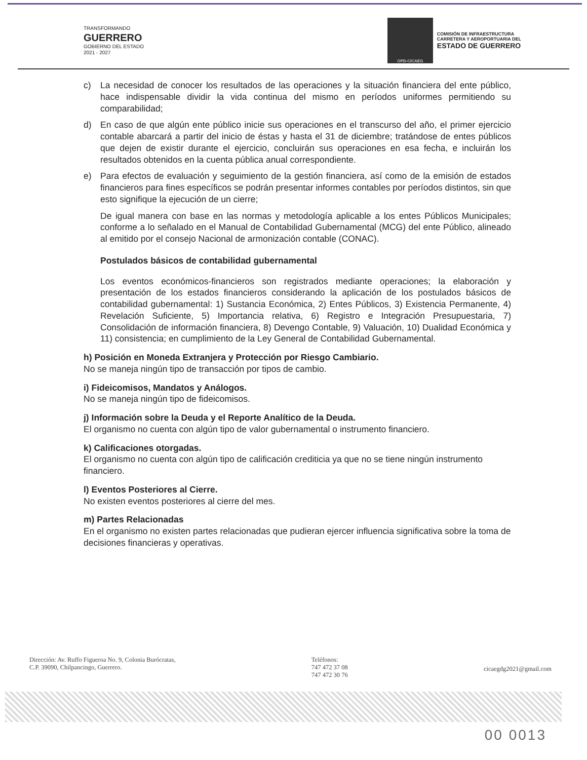TRANSFORMANDO
GUERRERO
GOBIERNO DEL ESTADO
2021 - 2027
OPD-CICAEG
COMISIÓN DE INFRAESTRUCTURA
CARRETERA Y AEROPORTUARIA DEL
ESTADO DE GUERRERO
c) La necesidad de conocer los resultados de las operaciones y la situación financiera del ente público, hace indispensable dividir la vida continua del mismo en períodos uniformes permitiendo su comparabilidad;
d) En caso de que algún ente público inicie sus operaciones en el transcurso del año, el primer ejercicio contable abarcará a partir del inicio de éstas y hasta el 31 de diciembre; tratándose de entes públicos que dejen de existir durante el ejercicio, concluirán sus operaciones en esa fecha, e incluirán los resultados obtenidos en la cuenta pública anual correspondiente.
e) Para efectos de evaluación y seguimiento de la gestión financiera, así como de la emisión de estados financieros para fines específicos se podrán presentar informes contables por períodos distintos, sin que esto signifique la ejecución de un cierre;
De igual manera con base en las normas y metodología aplicable a los entes Públicos Municipales; conforme a lo señalado en el Manual de Contabilidad Gubernamental (MCG) del ente Público, alineado al emitido por el consejo Nacional de armonización contable (CONAC).
Postulados básicos de contabilidad gubernamental
Los eventos económicos-financieros son registrados mediante operaciones; la elaboración y presentación de los estados financieros considerando la aplicación de los postulados básicos de contabilidad gubernamental: 1) Sustancia Económica, 2) Entes Públicos, 3) Existencia Permanente, 4) Revelación Suficiente, 5) Importancia relativa, 6) Registro e Integración Presupuestaria, 7) Consolidación de información financiera, 8) Devengo Contable, 9) Valuación, 10) Dualidad Económica y 11) consistencia; en cumplimiento de la Ley General de Contabilidad Gubernamental.
h) Posición en Moneda Extranjera y Protección por Riesgo Cambiario.
No se maneja ningún tipo de transacción por tipos de cambio.
i) Fideicomisos, Mandatos y Análogos.
No se maneja ningún tipo de fideicomisos.
j) Información sobre la Deuda y el Reporte Analítico de la Deuda.
El organismo no cuenta con algún tipo de valor gubernamental o instrumento financiero.
k) Calificaciones otorgadas.
El organismo no cuenta con algún tipo de calificación crediticia ya que no se tiene ningún instrumento financiero.
l) Eventos Posteriores al Cierre.
No existen eventos posteriores al cierre del mes.
m) Partes Relacionadas
En el organismo no existen partes relacionadas que pudieran ejercer influencia significativa sobre la toma de decisiones financieras y operativas.
Dirección: Av. Ruffo Figueroa No. 9, Colonia Burócratas,
C.P. 39090, Chilpancingo, Guerrero.
Teléfonos:
747 472 37 08
747 472 30 76
cicaegdg2021@gmail.com
00 0013